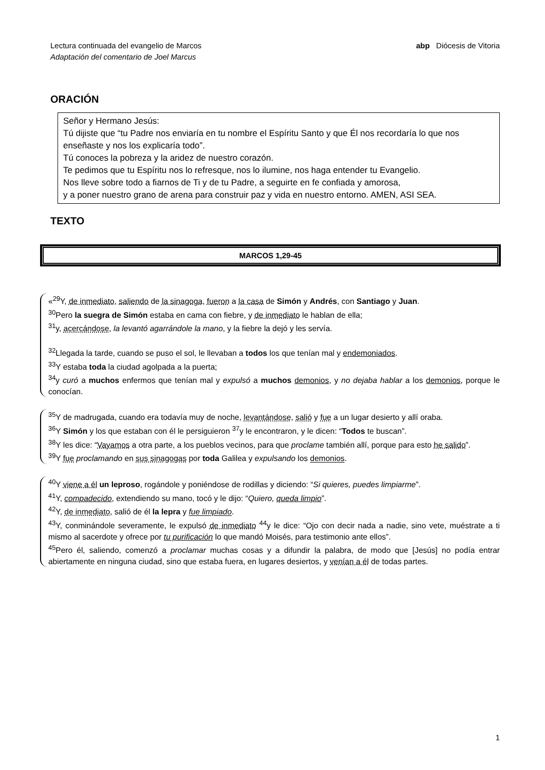Lectura continuada del evangelio de Marcos
Adaptación del comentario de Joel Marcus
abp Diócesis de Vitoria
ORACIÓN
Señor y Hermano Jesús:
Tú dijiste que “tu Padre nos enviaría en tu nombre el Espíritu Santo y que Él nos recordaría lo que nos enseñaste y nos los explicaría todo”.
Tú conoces la pobreza y la aridez de nuestro corazón.
Te pedimos que tu Espíritu nos lo refresque, nos lo ilumine, nos haga entender tu Evangelio.
Nos lleve sobre todo a fiarnos de Ti y de tu Padre, a seguirte en fe confiada y amorosa,
y a poner nuestro grano de arena para construir paz y vida en nuestro entorno. AMEN, ASI SEA.
TEXTO
MARCOS 1,29-45
«<sup>29</sup>Y, de inmediato, saliendo de la sinagoga, fueron a la casa de Simón y Andrés, con Santiago y Juan.
<sup>30</sup> Pero la suegra de Simón estaba en cama con fiebre, y de inmediato le hablan de ella;
<sup>31</sup> y, acercándose, la levantó agarrándole la mano, y la fiebre la dejó y les servía.
<sup>32</sup> Llegada la tarde, cuando se puso el sol, le llevaban a todos los que tenían mal y endemoniados.
<sup>33</sup> Y estaba toda la ciudad agolpada a la puerta;
<sup>34</sup> y curó a muchos enfermos que tenían mal y expulsó a muchos demonios, y no dejaba hablar a los demonios, porque le conocían.
<sup>35</sup> Y de madrugada, cuando era todavía muy de noche, levantándose, salió y fue a un lugar desierto y allí oraba.
<sup>36</sup> Y Simón y los que estaban con él le persiguieron <sup>37</sup>y le encontraron, y le dicen: “Todos te buscan”.
<sup>38</sup> Y les dice: “Vayamos a otra parte, a los pueblos vecinos, para que proclame también allí, porque para esto he salido”.
<sup>39</sup>Y fue proclamando en sus sinagogas por toda Galilea y expulsando los demonios.
<sup>40</sup>Y viene a él un leproso, rogándole y poniéndose de rodillas y diciendo: “Si quieres, puedes limpiarme”.
<sup>41</sup>Y, compadecido, extendiendo su mano, tocó y le dijo: “Quiero, queda limpio”.
<sup>42</sup>Y, de inmediato, salió de él la lepra y fue limpiado.
<sup>43</sup>Y, conminándole severamente, le expulsó de inmediato <sup>44</sup>y le dice: “Ojo con decir nada a nadie, sino vete, muéstrate a ti mismo al sacerdote y ofrece por tu purificación lo que mandó Moisés, para testimonio ante ellos”.
<sup>45</sup> Pero él, saliendo, comenzó a proclamar muchas cosas y a difundir la palabra, de modo que [Jesús] no podía entrar abiertamente en ninguna ciudad, sino que estaba fuera, en lugares desiertos, y venían a él de todas partes.
1